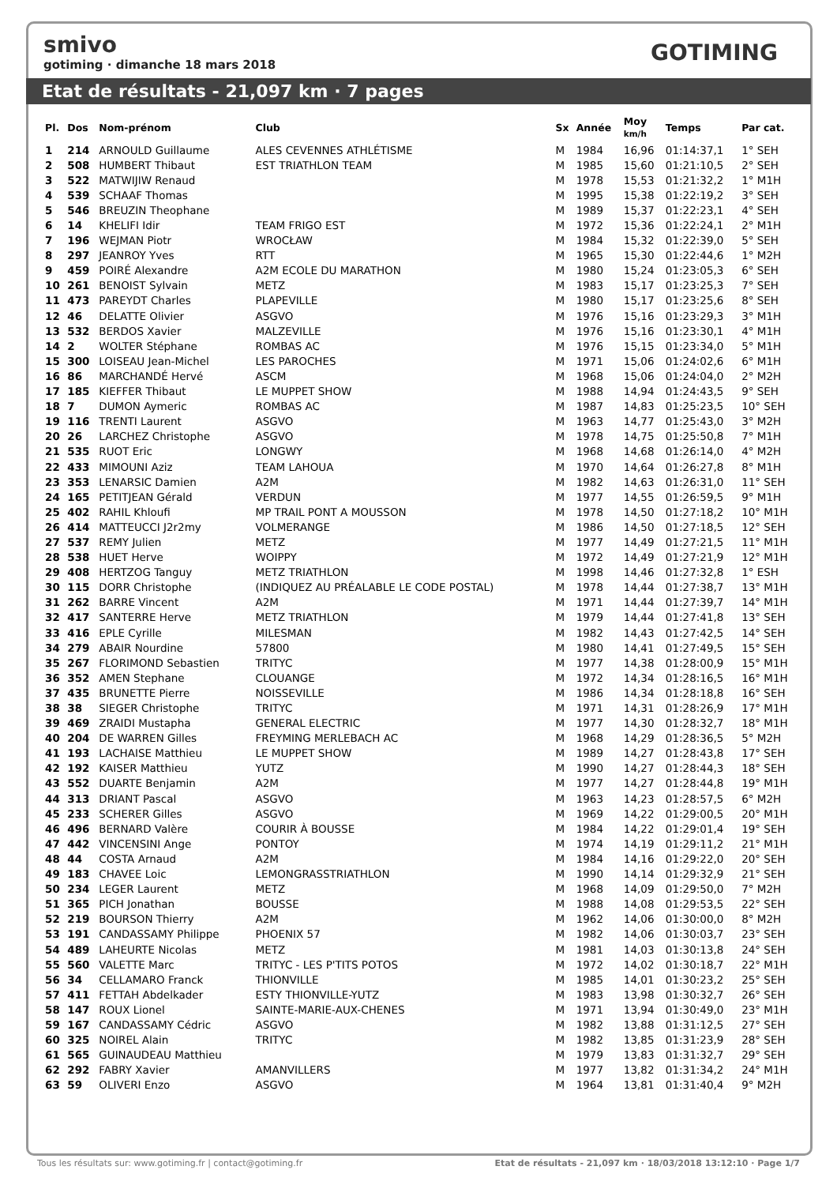smivo
gotiming · dimanche 18 mars 2018
GOTIMING
Etat de résultats - 21,097 km · 7 pages
| Pl. | Dos | Nom-prénom | Club | Sx | Année | Moy km/h | Temps | Par cat. |
| --- | --- | --- | --- | --- | --- | --- | --- | --- |
| 1 | 214 | ARNOULD Guillaume | ALES CEVENNES ATHLÉTISME | M | 1984 | 16,96 | 01:14:37,1 | 1° SEH |
| 2 | 508 | HUMBERT Thibaut | EST TRIATHLON TEAM | M | 1985 | 15,60 | 01:21:10,5 | 2° SEH |
| 3 | 522 | MATWIJIW Renaud | | M | 1978 | 15,53 | 01:21:32,2 | 1° M1H |
| 4 | 539 | SCHAAF Thomas | | M | 1995 | 15,38 | 01:22:19,2 | 3° SEH |
| 5 | 546 | BREUZIN Theophane | | M | 1989 | 15,37 | 01:22:23,1 | 4° SEH |
| 6 | 14 | KHELIFI Idir | TEAM FRIGO EST | M | 1972 | 15,36 | 01:22:24,1 | 2° M1H |
| 7 | 196 | WEJMAN Piotr | WROCŁAW | M | 1984 | 15,32 | 01:22:39,0 | 5° SEH |
| 8 | 297 | JEANROY Yves | RTT | M | 1965 | 15,30 | 01:22:44,6 | 1° M2H |
| 9 | 459 | POIRÉ Alexandre | A2M ECOLE DU MARATHON | M | 1980 | 15,24 | 01:23:05,3 | 6° SEH |
| 10 | 261 | BENOIST Sylvain | METZ | M | 1983 | 15,17 | 01:23:25,3 | 7° SEH |
| 11 | 473 | PAREYDT Charles | PLAPEVILLE | M | 1980 | 15,17 | 01:23:25,6 | 8° SEH |
| 12 | 46 | DELATTE Olivier | ASGVO | M | 1976 | 15,16 | 01:23:29,3 | 3° M1H |
| 13 | 532 | BERDOS Xavier | MALZEVILLE | M | 1976 | 15,16 | 01:23:30,1 | 4° M1H |
| 14 | 2 | WOLTER Stéphane | ROMBAS AC | M | 1976 | 15,15 | 01:23:34,0 | 5° M1H |
| 15 | 300 | LOISEAU Jean-Michel | LES PAROCHES | M | 1971 | 15,06 | 01:24:02,6 | 6° M1H |
| 16 | 86 | MARCHANDÉ Hervé | ASCM | M | 1968 | 15,06 | 01:24:04,0 | 2° M2H |
| 17 | 185 | KIEFFER Thibaut | LE MUPPET SHOW | M | 1988 | 14,94 | 01:24:43,5 | 9° SEH |
| 18 | 7 | DUMON Aymeric | ROMBAS AC | M | 1987 | 14,83 | 01:25:23,5 | 10° SEH |
| 19 | 116 | TRENTI Laurent | ASGVO | M | 1963 | 14,77 | 01:25:43,0 | 3° M2H |
| 20 | 26 | LARCHEZ Christophe | ASGVO | M | 1978 | 14,75 | 01:25:50,8 | 7° M1H |
| 21 | 535 | RUOT Eric | LONGWY | M | 1968 | 14,68 | 01:26:14,0 | 4° M2H |
| 22 | 433 | MIMOUNI Aziz | TEAM LAHOUA | M | 1970 | 14,64 | 01:26:27,8 | 8° M1H |
| 23 | 353 | LENARSIC Damien | A2M | M | 1982 | 14,63 | 01:26:31,0 | 11° SEH |
| 24 | 165 | PETITJEAN Gérald | VERDUN | M | 1977 | 14,55 | 01:26:59,5 | 9° M1H |
| 25 | 402 | RAHIL Khloufi | MP TRAIL PONT A MOUSSON | M | 1978 | 14,50 | 01:27:18,2 | 10° M1H |
| 26 | 414 | MATTEUCCI J2r2my | VOLMERANGE | M | 1986 | 14,50 | 01:27:18,5 | 12° SEH |
| 27 | 537 | REMY Julien | METZ | M | 1977 | 14,49 | 01:27:21,5 | 11° M1H |
| 28 | 538 | HUET Herve | WOIPPY | M | 1972 | 14,49 | 01:27:21,9 | 12° M1H |
| 29 | 408 | HERTZOG Tanguy | METZ TRIATHLON | M | 1998 | 14,46 | 01:27:32,8 | 1° ESH |
| 30 | 115 | DORR Christophe | (INDIQUEZ AU PRÉALABLE LE CODE POSTAL) | M | 1978 | 14,44 | 01:27:38,7 | 13° M1H |
| 31 | 262 | BARRE Vincent | A2M | M | 1971 | 14,44 | 01:27:39,7 | 14° M1H |
| 32 | 417 | SANTERRE Herve | METZ TRIATHLON | M | 1979 | 14,44 | 01:27:41,8 | 13° SEH |
| 33 | 416 | EPLE Cyrille | MILESMAN | M | 1982 | 14,43 | 01:27:42,5 | 14° SEH |
| 34 | 279 | ABAIR Nourdine | 57800 | M | 1980 | 14,41 | 01:27:49,5 | 15° SEH |
| 35 | 267 | FLORIMOND Sebastien | TRITYC | M | 1977 | 14,38 | 01:28:00,9 | 15° M1H |
| 36 | 352 | AMEN Stephane | CLOUANGE | M | 1972 | 14,34 | 01:28:16,5 | 16° M1H |
| 37 | 435 | BRUNETTE Pierre | NOISSEVILLE | M | 1986 | 14,34 | 01:28:18,8 | 16° SEH |
| 38 | 38 | SIEGER Christophe | TRITYC | M | 1971 | 14,31 | 01:28:26,9 | 17° M1H |
| 39 | 469 | ZRAIDI Mustapha | GENERAL ELECTRIC | M | 1977 | 14,30 | 01:28:32,7 | 18° M1H |
| 40 | 204 | DE WARREN Gilles | FREYMING MERLEBACH AC | M | 1968 | 14,29 | 01:28:36,5 | 5° M2H |
| 41 | 193 | LACHAISE Matthieu | LE MUPPET SHOW | M | 1989 | 14,27 | 01:28:43,8 | 17° SEH |
| 42 | 192 | KAISER Matthieu | YUTZ | M | 1990 | 14,27 | 01:28:44,3 | 18° SEH |
| 43 | 552 | DUARTE Benjamin | A2M | M | 1977 | 14,27 | 01:28:44,8 | 19° M1H |
| 44 | 313 | DRIANT Pascal | ASGVO | M | 1963 | 14,23 | 01:28:57,5 | 6° M2H |
| 45 | 233 | SCHERER Gilles | ASGVO | M | 1969 | 14,22 | 01:29:00,5 | 20° M1H |
| 46 | 496 | BERNARD Valère | COURIR À BOUSSE | M | 1984 | 14,22 | 01:29:01,4 | 19° SEH |
| 47 | 442 | VINCENSINI Ange | PONTOY | M | 1974 | 14,19 | 01:29:11,2 | 21° M1H |
| 48 | 44 | COSTA Arnaud | A2M | M | 1984 | 14,16 | 01:29:22,0 | 20° SEH |
| 49 | 183 | CHAVEE Loic | LEMONGRASSTRIATHLON | M | 1990 | 14,14 | 01:29:32,9 | 21° SEH |
| 50 | 234 | LEGER Laurent | METZ | M | 1968 | 14,09 | 01:29:50,0 | 7° M2H |
| 51 | 365 | PICH Jonathan | BOUSSE | M | 1988 | 14,08 | 01:29:53,5 | 22° SEH |
| 52 | 219 | BOURSON Thierry | A2M | M | 1962 | 14,06 | 01:30:00,0 | 8° M2H |
| 53 | 191 | CANDASSAMY Philippe | PHOENIX 57 | M | 1982 | 14,06 | 01:30:03,7 | 23° SEH |
| 54 | 489 | LAHEURTE Nicolas | METZ | M | 1981 | 14,03 | 01:30:13,8 | 24° SEH |
| 55 | 560 | VALETTE Marc | TRITYC - LES P'TITS POTOS | M | 1972 | 14,02 | 01:30:18,7 | 22° M1H |
| 56 | 34 | CELLAMARO Franck | THIONVILLE | M | 1985 | 14,01 | 01:30:23,2 | 25° SEH |
| 57 | 411 | FETTAH Abdelkader | ESTY THIONVILLE-YUTZ | M | 1983 | 13,98 | 01:30:32,7 | 26° SEH |
| 58 | 147 | ROUX Lionel | SAINTE-MARIE-AUX-CHENES | M | 1971 | 13,94 | 01:30:49,0 | 23° M1H |
| 59 | 167 | CANDASSAMY Cédric | ASGVO | M | 1982 | 13,88 | 01:31:12,5 | 27° SEH |
| 60 | 325 | NOIREL Alain | TRITYC | M | 1982 | 13,85 | 01:31:23,9 | 28° SEH |
| 61 | 565 | GUINAUDEAU Matthieu | | M | 1979 | 13,83 | 01:31:32,7 | 29° SEH |
| 62 | 292 | FABRY Xavier | AMANVILLERS | M | 1977 | 13,82 | 01:31:34,2 | 24° M1H |
| 63 | 59 | OLIVERI Enzo | ASGVO | M | 1964 | 13,81 | 01:31:40,4 | 9° M2H |
Tous les résultats sur: www.gotiming.fr | contact@gotiming.fr Etat de résultats - 21,097 km · 18/03/2018 13:12:10 · Page 1/7